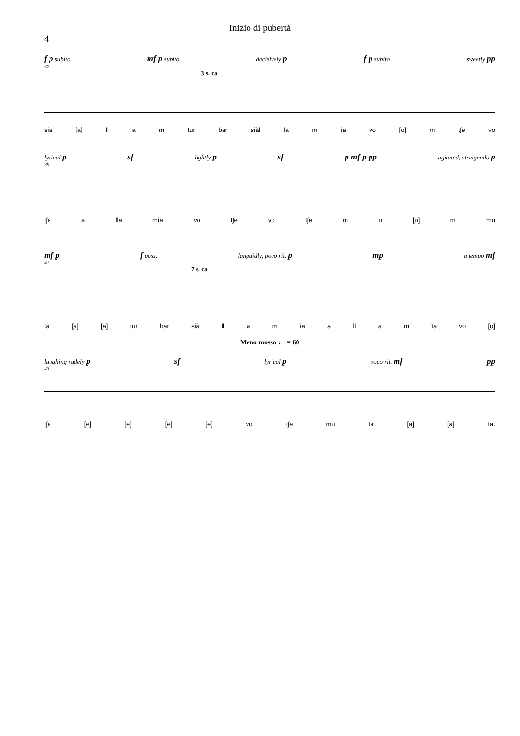Inizio di pubertà
4
f p subito mf p subito decisively p f p subito sweetly pp
37
3 s. ca
sia [a] ll a m tur bar siàl la m ìa vo [o] m tʃe vo
lyrical p sf lightly p sf p mf p pp agitated, stringendo p
39
tʃe a lla mìa vo tʃe vo tʃe m u [u] m mu
mf p f poss. languidly, poco rit. p mp a tempo mf
41
7 s. ca
ta [a] [a] tur bar sià ll a m ìa a ll a m ìa vo [o]
Meno mosso ♩ = 60
laughing rudely p sf lyrical p poco rit. mf pp
43
tʃe [e] [e] [e] [e] vo tʃe mu ta [a] [a] ta.